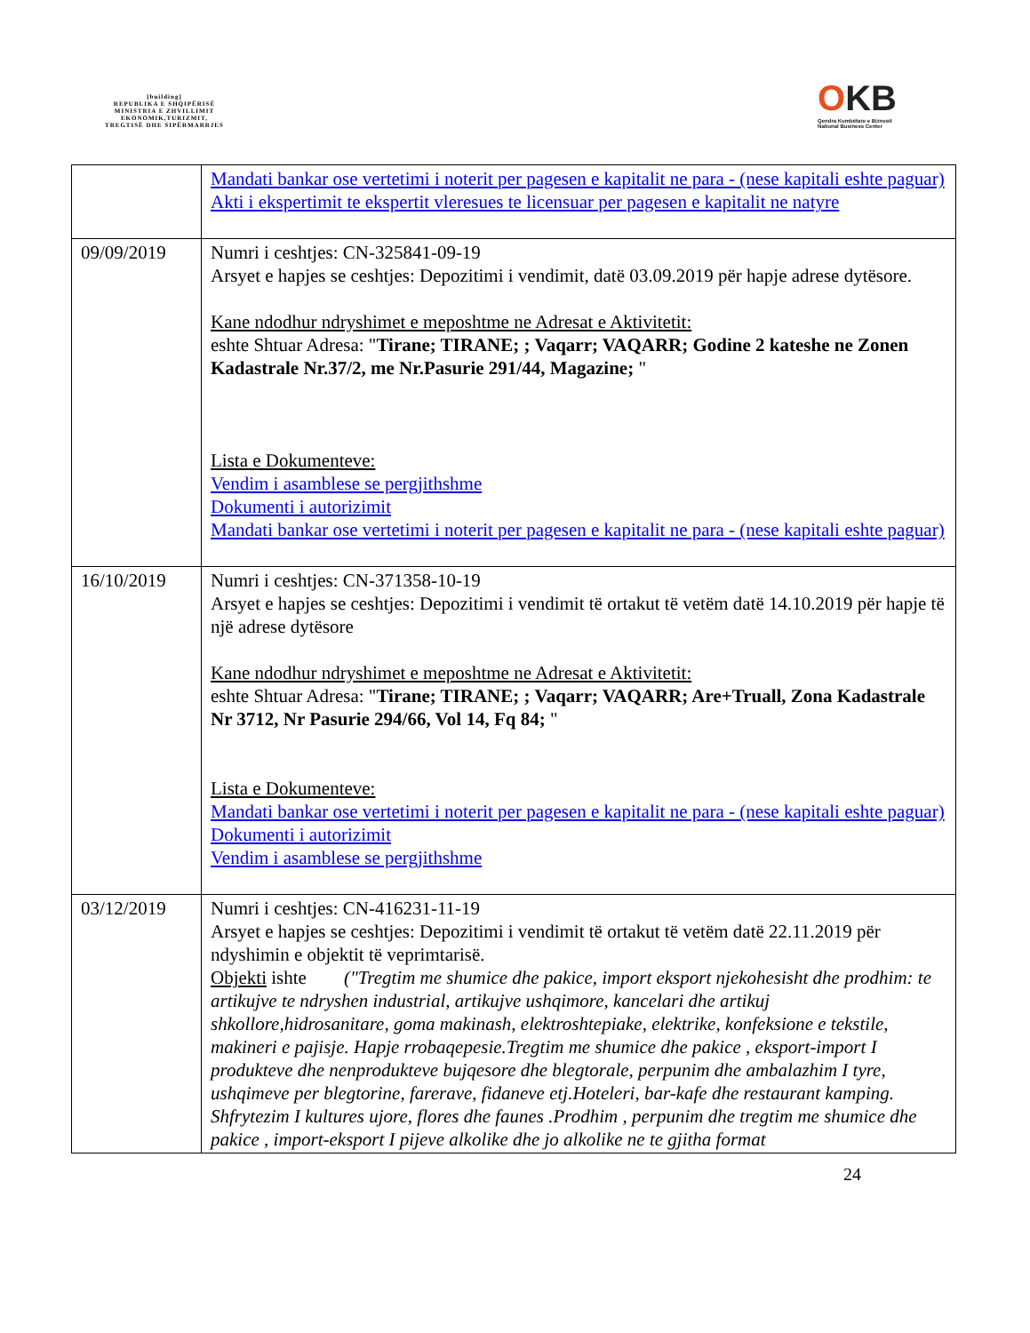[building]
REPUBLIKA E SHQIPËRISË
MINISTRIA E ZHVILLIMIT
EKONOMIK,TURIZMIT,
TREGTISË DHE SIPËRMARRJES
OKB
Qendra Kombëtare e Biznesit
National Business Center
| | Mandati bankar ose vertetimi i noterit per pagesen e kapitalit ne para - (nese kapitali eshte paguar) Akti i ekspertimit te ekspertit vleresues te licensuar per pagesen e kapitalit ne natyre |
| 09/09/2019 | Numri i ceshtjes: CN-325841-09-19 Arsyet e hapjes se ceshtjes: Depozitimi i vendimit, datë 03.09.2019 për hapje adrese dytësore. Kane ndodhur ndryshimet e meposhtme ne Adresat e Aktivitetit: eshte Shtuar Adresa: " Tirane; TIRANE; ; Vaqarr; VAQARR; Godine 2 kateshe ne Zonen Kadastrale Nr.37/2, me Nr.Pasurie 291/44, Magazine; " Lista e Dokumenteve: Vendim i asamblese se pergjithshme Dokumenti i autorizimit Mandati bankar ose vertetimi i noterit per pagesen e kapitalit ne para - (nese kapitali eshte paguar) |
| 16/10/2019 | Numri i ceshtjes: CN-371358-10-19 Arsyet e hapjes se ceshtjes: Depozitimi i vendimit të ortakut të vetëm datë 14.10.2019 për hapje të një adrese dytësore Kane ndodhur ndryshimet e meposhtme ne Adresat e Aktivitetit: eshte Shtuar Adresa: " Tirane; TIRANE; ; Vaqarr; VAQARR; Are+Truall, Zona Kadastrale Nr 3712, Nr Pasurie 294/66, Vol 14, Fq 84; " Lista e Dokumenteve: Mandati bankar ose vertetimi i noterit per pagesen e kapitalit ne para - (nese kapitali eshte paguar) Dokumenti i autorizimit Vendim i asamblese se pergjithshme |
| 03/12/2019 | Numri i ceshtjes: CN-416231-11-19 Arsyet e hapjes se ceshtjes: Depozitimi i vendimit të ortakut të vetëm datë 22.11.2019 për ndyshimin e objektit të veprimtarisë. Objekti ishte ("Tregtim me shumice dhe pakice, import eksport njekohesisht dhe prodhim: te artikujve te ndryshen industrial, artikujve ushqimore, kancelari dhe artikuj shkollore,hidrosanitare, goma makinash, elektroshtepiake, elektrike, konfeksione e tekstile, makineri e pajisje. Hapje rrobaqepesie.Tregtim me shumice dhe pakice , eksport-import I produkteve dhe nenprodukteve bujqesore dhe blegtorale, perpunim dhe ambalazhim I tyre, ushqimeve per blegtorine, farerave, fidaneve etj.Hoteleri, bar-kafe dhe restaurant kamping. Shfrytezim I kultures ujore, flores dhe faunes .Prodhim , perpunim dhe tregtim me shumice dhe pakice , import-eksport I pijeve alkolike dhe jo alkolike ne te gjitha format |
24